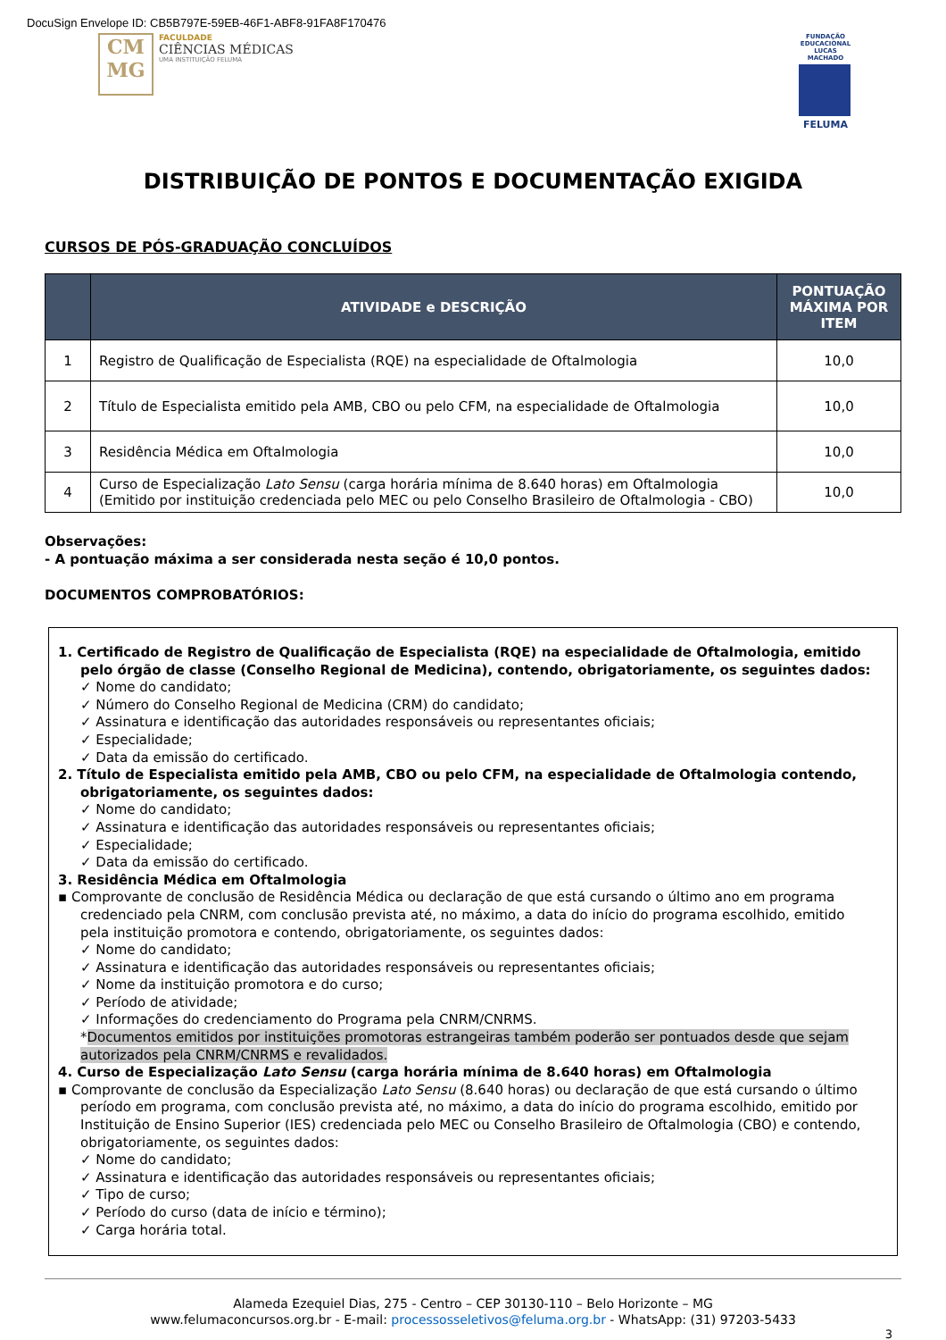DocuSign Envelope ID: CB5B797E-59EB-46F1-ABF8-91FA8F170476
CM MG
FACULDADE
CIÊNCIAS MÉDICAS
UMA INSTITUIÇÃO FELUMA
FUNDAÇÃO EDUCACIONAL LUCAS MACHADO
FELUMA
DISTRIBUIÇÃO DE PONTOS E DOCUMENTAÇÃO EXIGIDA
CURSOS DE PÓS-GRADUAÇÃO CONCLUÍDOS
| | ATIVIDADE e DESCRIÇÃO | PONTUAÇÃO MÁXIMA POR ITEM |
| --- | --- | --- |
| 1 | Registro de Qualificação de Especialista (RQE) na especialidade de Oftalmologia | 10,0 |
| 2 | Título de Especialista emitido pela AMB, CBO ou pelo CFM, na especialidade de Oftalmologia | 10,0 |
| 3 | Residência Médica em Oftalmologia | 10,0 |
| 4 | Curso de Especialização Lato Sensu (carga horária mínima de 8.640 horas) em Oftalmologia (Emitido por instituição credenciada pelo MEC ou pelo Conselho Brasileiro de Oftalmologia - CBO) | 10,0 |
Observações:
- A pontuação máxima a ser considerada nesta seção é 10,0 pontos.
DOCUMENTOS COMPROBATÓRIOS:
1. Certificado de Registro de Qualificação de Especialista (RQE) na especialidade de Oftalmologia, emitido pelo órgão de classe (Conselho Regional de Medicina), contendo, obrigatoriamente, os seguintes dados:
✓ Nome do candidato;
✓ Número do Conselho Regional de Medicina (CRM) do candidato;
✓ Assinatura e identificação das autoridades responsáveis ou representantes oficiais;
✓ Especialidade;
✓ Data da emissão do certificado.
2. Título de Especialista emitido pela AMB, CBO ou pelo CFM, na especialidade de Oftalmologia contendo, obrigatoriamente, os seguintes dados:
✓ Nome do candidato;
✓ Assinatura e identificação das autoridades responsáveis ou representantes oficiais;
✓ Especialidade;
✓ Data da emissão do certificado.
3. Residência Médica em Oftalmologia
▪ Comprovante de conclusão de Residência Médica ou declaração de que está cursando o último ano em programa credenciado pela CNRM, com conclusão prevista até, no máximo, a data do início do programa escolhido, emitido pela instituição promotora e contendo, obrigatoriamente, os seguintes dados:
✓ Nome do candidato;
✓ Assinatura e identificação das autoridades responsáveis ou representantes oficiais;
✓ Nome da instituição promotora e do curso;
✓ Período de atividade;
✓ Informações do credenciamento do Programa pela CNRM/CNRMS.
*Documentos emitidos por instituições promotoras estrangeiras também poderão ser pontuados desde que sejam autorizados pela CNRM/CNRMS e revalidados.
4. Curso de Especialização Lato Sensu (carga horária mínima de 8.640 horas) em Oftalmologia
▪ Comprovante de conclusão da Especialização Lato Sensu (8.640 horas) ou declaração de que está cursando o último período em programa, com conclusão prevista até, no máximo, a data do início do programa escolhido, emitido por Instituição de Ensino Superior (IES) credenciada pelo MEC ou Conselho Brasileiro de Oftalmologia (CBO) e contendo, obrigatoriamente, os seguintes dados:
✓ Nome do candidato;
✓ Assinatura e identificação das autoridades responsáveis ou representantes oficiais;
✓ Tipo de curso;
✓ Período do curso (data de início e término);
✓ Carga horária total.
Alameda Ezequiel Dias, 275 - Centro – CEP 30130-110 – Belo Horizonte – MG
www.felumaconcursos.org.br - E-mail: processosseletivos@feluma.org.br - WhatsApp: (31) 97203-5433
3